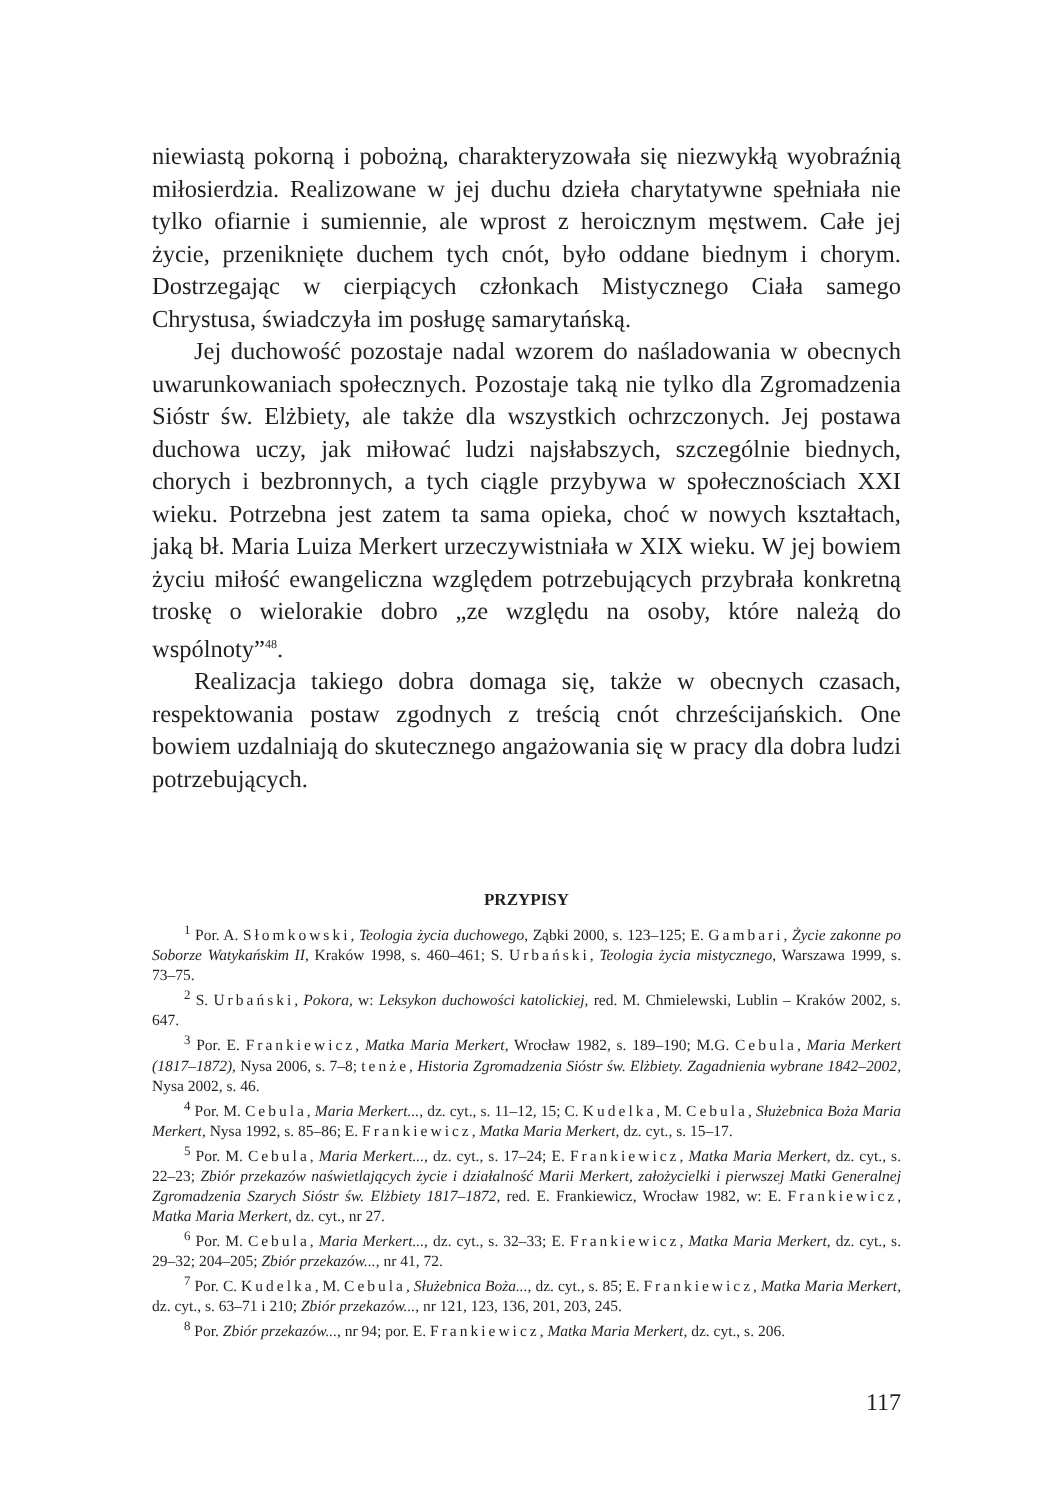niewiastą pokorną i pobożną, charakteryzowała się niezwykłą wyobraźnią miłosierdzia. Realizowane w jej duchu dzieła charytatywne spełniała nie tylko ofiarnie i sumiennie, ale wprost z heroicznym męstwem. Całe jej życie, przeniknięte duchem tych cnót, było oddane biednym i chorym. Dostrzegając w cierpiących członkach Mistycznego Ciała samego Chrystusa, świadczyła im posługę samarytańską.
Jej duchowość pozostaje nadal wzorem do naśladowania w obecnych uwarunkowaniach społecznych. Pozostaje taką nie tylko dla Zgromadzenia Sióstr św. Elżbiety, ale także dla wszystkich ochrzczonych. Jej postawa duchowa uczy, jak miłować ludzi najsłabszych, szczególnie biednych, chorych i bezbronnych, a tych ciągle przybywa w społecznościach XXI wieku. Potrzebna jest zatem ta sama opieka, choć w nowych kształtach, jaką bł. Maria Luiza Merkert urzeczywistniała w XIX wieku. W jej bowiem życiu miłość ewangeliczna względem potrzebujących przybrała konkretną troskę o wielorakie dobro „ze względu na osoby, które należą do wspólnoty”<sup>48</sup>.
Realizacja takiego dobra domaga się, także w obecnych czasach, respektowania postaw zgodnych z treścią cnót chrześcijańskich. One bowiem uzdalniają do skutecznego angażowania się w pracy dla dobra ludzi potrzebujących.
PRZYPISY
<sup>1</sup> Por. A. Słomkowski, Teologia życia duchowego, Ząbki 2000, s. 123–125; E. Gambari, Życie zakonne po Soborze Watykańskim II, Kraków 1998, s. 460–461; S. Urbański, Teologia życia mistycznego, Warszawa 1999, s. 73–75.
<sup>2</sup> S. Urbański, Pokora, w: Leksykon duchowości katolickiej, red. M. Chmielewski, Lublin – Kraków 2002, s. 647.
<sup>3</sup> Por. E. Frankiewicz, Matka Maria Merkert, Wrocław 1982, s. 189–190; M.G. Cebula, Maria Merkert (1817–1872), Nysa 2006, s. 7–8; tenże, Historia Zgromadzenia Sióstr św. Elżbiety. Zagadnienia wybrane 1842–2002, Nysa 2002, s. 46.
<sup>4</sup> Por. M. Cebula, Maria Merkert..., dz. cyt., s. 11–12, 15; C. Kudelka, M. Cebula, Służebnica Boża Maria Merkert, Nysa 1992, s. 85–86; E. Frankiewicz, Matka Maria Merkert, dz. cyt., s. 15–17.
<sup>5</sup> Por. M. Cebula, Maria Merkert..., dz. cyt., s. 17–24; E. Frankiewicz, Matka Maria Merkert, dz. cyt., s. 22–23; Zbiór przekazów naświetlających życie i działalność Marii Merkert, założycielki i pierwszej Matki Generalnej Zgromadzenia Szarych Sióstr św. Elżbiety 1817–1872, red. E. Frankiewicz, Wrocław 1982, w: E. Frankiewicz, Matka Maria Merkert, dz. cyt., nr 27.
<sup>6</sup> Por. M. Cebula, Maria Merkert..., dz. cyt., s. 32–33; E. Frankiewicz, Matka Maria Merkert, dz. cyt., s. 29–32; 204–205; Zbiór przekazów..., nr 41, 72.
<sup>7</sup> Por. C. Kudelka, M. Cebula, Służebnica Boża..., dz. cyt., s. 85; E. Frankiewicz, Matka Maria Merkert, dz. cyt., s. 63–71 i 210; Zbiór przekazów..., nr 121, 123, 136, 201, 203, 245.
<sup>8</sup> Por. Zbiór przekazów..., nr 94; por. E. Frankiewicz, Matka Maria Merkert, dz. cyt., s. 206.
117